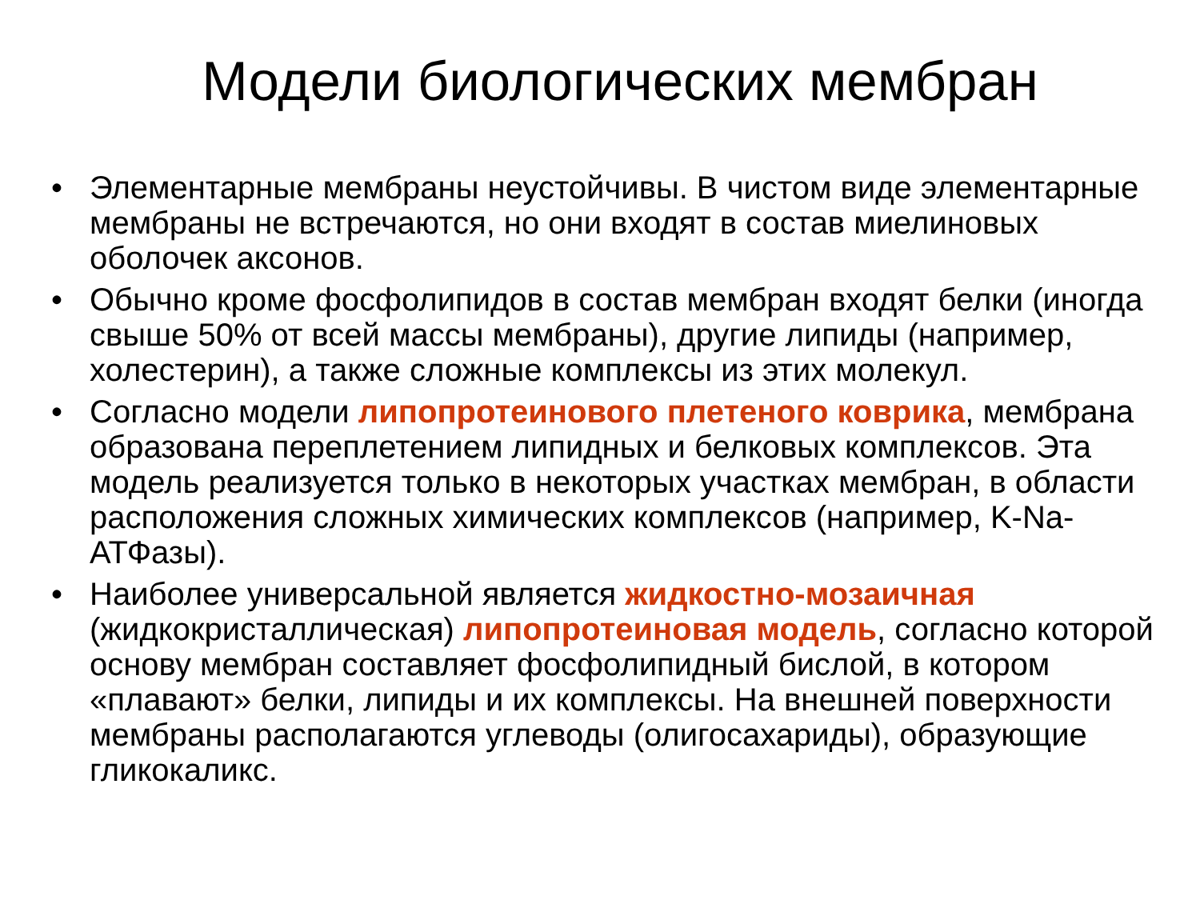Модели биологических мембран
• Элементарные мембраны неустойчивы. В чистом виде элементарные мембраны не встречаются, но они входят в состав миелиновых оболочек аксонов.
• Обычно кроме фосфолипидов в состав мембран входят белки (иногда свыше 50% от всей массы мембраны), другие липиды (например, холестерин), а также сложные комплексы из этих молекул.
• Согласно модели липопротеинового плетеного коврика, мембрана образована переплетением липидных и белковых комплексов. Эта модель реализуется только в некоторых участках мембран, в области расположения сложных химических комплексов (например, K-Na-АТФазы).
• Наиболее универсальной является жидкостно-мозаичная (жидкокристаллическая) липопротеиновая модель, согласно которой основу мембран составляет фосфолипидный бислой, в котором «плавают» белки, липиды и их комплексы. На внешней поверхности мембраны располагаются углеводы (олигосахариды), образующие гликокаликс.